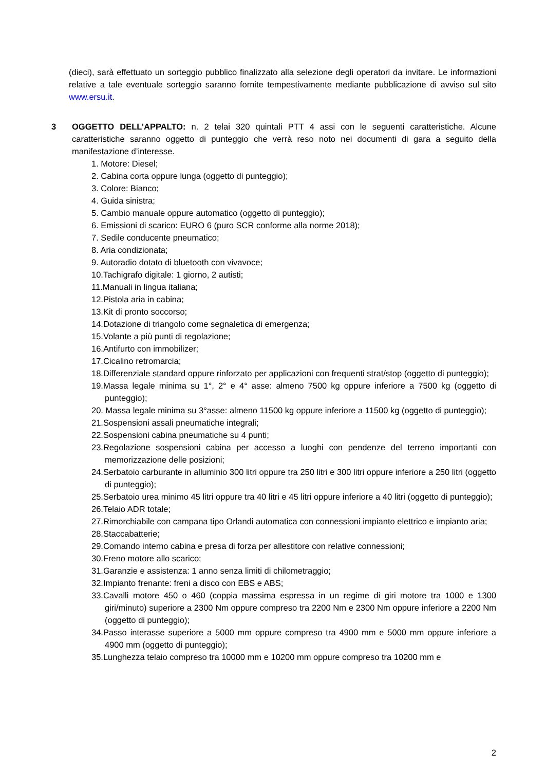(dieci), sarà effettuato un sorteggio pubblico finalizzato alla selezione degli operatori da invitare. Le informazioni relative a tale eventuale sorteggio saranno fornite tempestivamente mediante pubblicazione di avviso sul sito www.ersu.it.
3 OGGETTO DELL’APPALTO: n. 2 telai 320 quintali PTT 4 assi con le seguenti caratteristiche. Alcune caratteristiche saranno oggetto di punteggio che verrà reso noto nei documenti di gara a seguito della manifestazione d’interesse.
1. Motore: Diesel;
2. Cabina corta oppure lunga (oggetto di punteggio);
3. Colore: Bianco;
4. Guida sinistra;
5. Cambio manuale oppure automatico (oggetto di punteggio);
6. Emissioni di scarico: EURO 6 (puro SCR conforme alla norme 2018);
7. Sedile conducente pneumatico;
8. Aria condizionata;
9. Autoradio dotato di bluetooth con vivavoce;
10.Tachigrafo digitale: 1 giorno, 2 autisti;
11.Manuali in lingua italiana;
12.Pistola aria in cabina;
13.Kit di pronto soccorso;
14.Dotazione di triangolo come segnaletica di emergenza;
15.Volante a più punti di regolazione;
16.Antifurto con immobilizer;
17.Cicalino retromarcia;
18.Differenziale standard oppure rinforzato per applicazioni con frequenti strat/stop (oggetto di punteggio);
19.Massa legale minima su 1°, 2° e 4° asse: almeno 7500 kg oppure inferiore a 7500 kg (oggetto di punteggio);
20. Massa legale minima su 3°asse: almeno 11500 kg oppure inferiore a 11500 kg (oggetto di punteggio);
21.Sospensioni assali pneumatiche integrali;
22.Sospensioni cabina pneumatiche su 4 punti;
23.Regolazione sospensioni cabina per accesso a luoghi con pendenze del terreno importanti con memorizzazione delle posizioni;
24.Serbatoio carburante in alluminio 300 litri oppure tra 250 litri e 300 litri oppure inferiore a 250 litri (oggetto di punteggio);
25.Serbatoio urea minimo 45 litri oppure tra 40 litri e 45 litri oppure inferiore a 40 litri (oggetto di punteggio);
26.Telaio ADR totale;
27.Rimorchiabile con campana tipo Orlandi automatica con connessioni impianto elettrico e impianto aria;
28.Staccabatterie;
29.Comando interno cabina e presa di forza per allestitore con relative connessioni;
30.Freno motore allo scarico;
31.Garanzie e assistenza: 1 anno senza limiti di chilometraggio;
32.Impianto frenante: freni a disco con EBS e ABS;
33.Cavalli motore 450 o 460 (coppia massima espressa in un regime di giri motore tra 1000 e 1300 giri/minuto) superiore a 2300 Nm oppure compreso tra 2200 Nm e 2300 Nm oppure inferiore a 2200 Nm (oggetto di punteggio);
34.Passo interasse superiore a 5000 mm oppure compreso tra 4900 mm e 5000 mm oppure inferiore a 4900 mm (oggetto di punteggio);
35.Lunghezza telaio compreso tra 10000 mm e 10200 mm oppure compreso tra 10200 mm e
2